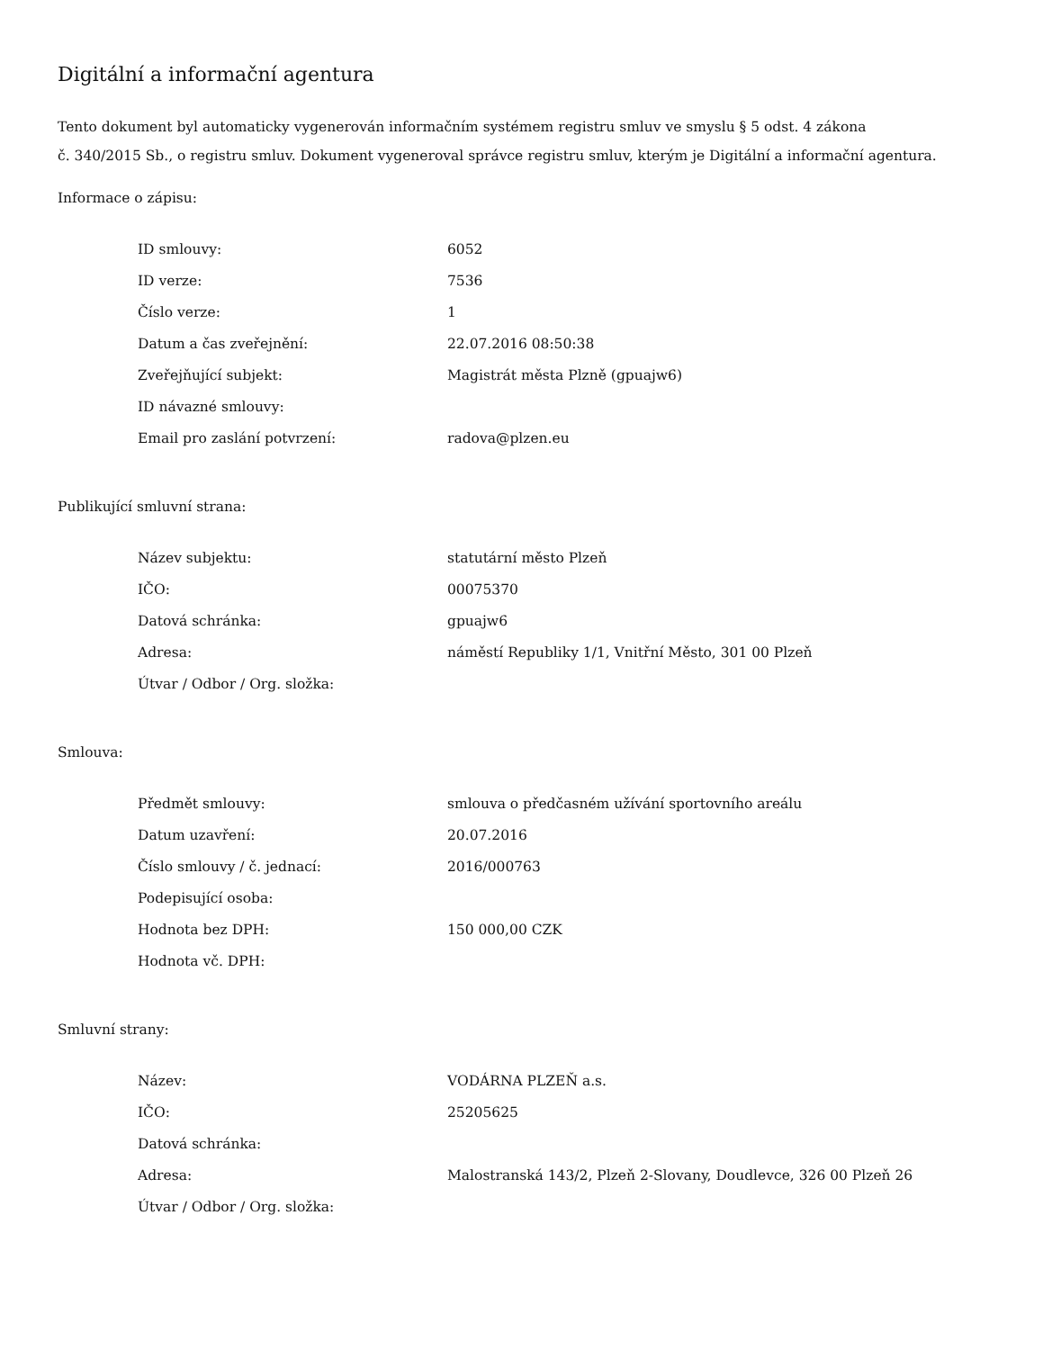Digitální a informační agentura
Tento dokument byl automaticky vygenerován informačním systémem registru smluv ve smyslu § 5 odst. 4 zákona
č. 340/2015 Sb., o registru smluv. Dokument vygeneroval správce registru smluv, kterým je Digitální a informační agentura.
Informace o zápisu:
| ID smlouvy: | 6052 |
| ID verze: | 7536 |
| Číslo verze: | 1 |
| Datum a čas zveřejnění: | 22.07.2016 08:50:38 |
| Zveřejňující subjekt: | Magistrát města Plzně (gpuajw6) |
| ID návazné smlouvy: | |
| Email pro zaslání potvrzení: | radova@plzen.eu |
Publikující smluvní strana:
| Název subjektu: | statutární město Plzeň |
| IČO: | 00075370 |
| Datová schránka: | gpuajw6 |
| Adresa: | náměstí Republiky 1/1, Vnitřní Město, 301 00 Plzeň |
| Útvar / Odbor / Org. složka: | |
Smlouva:
| Předmět smlouvy: | smlouva o předčasném užívání sportovního areálu |
| Datum uzavření: | 20.07.2016 |
| Číslo smlouvy / č. jednací: | 2016/000763 |
| Podepisující osoba: | |
| Hodnota bez DPH: | 150 000,00 CZK |
| Hodnota vč. DPH: | |
Smluvní strany:
| Název: | VODÁRNA PLZEŇ a.s. |
| IČO: | 25205625 |
| Datová schránka: | |
| Adresa: | Malostranská 143/2, Plzeň 2-Slovany, Doudlevce, 326 00 Plzeň 26 |
| Útvar / Odbor / Org. složka: | |